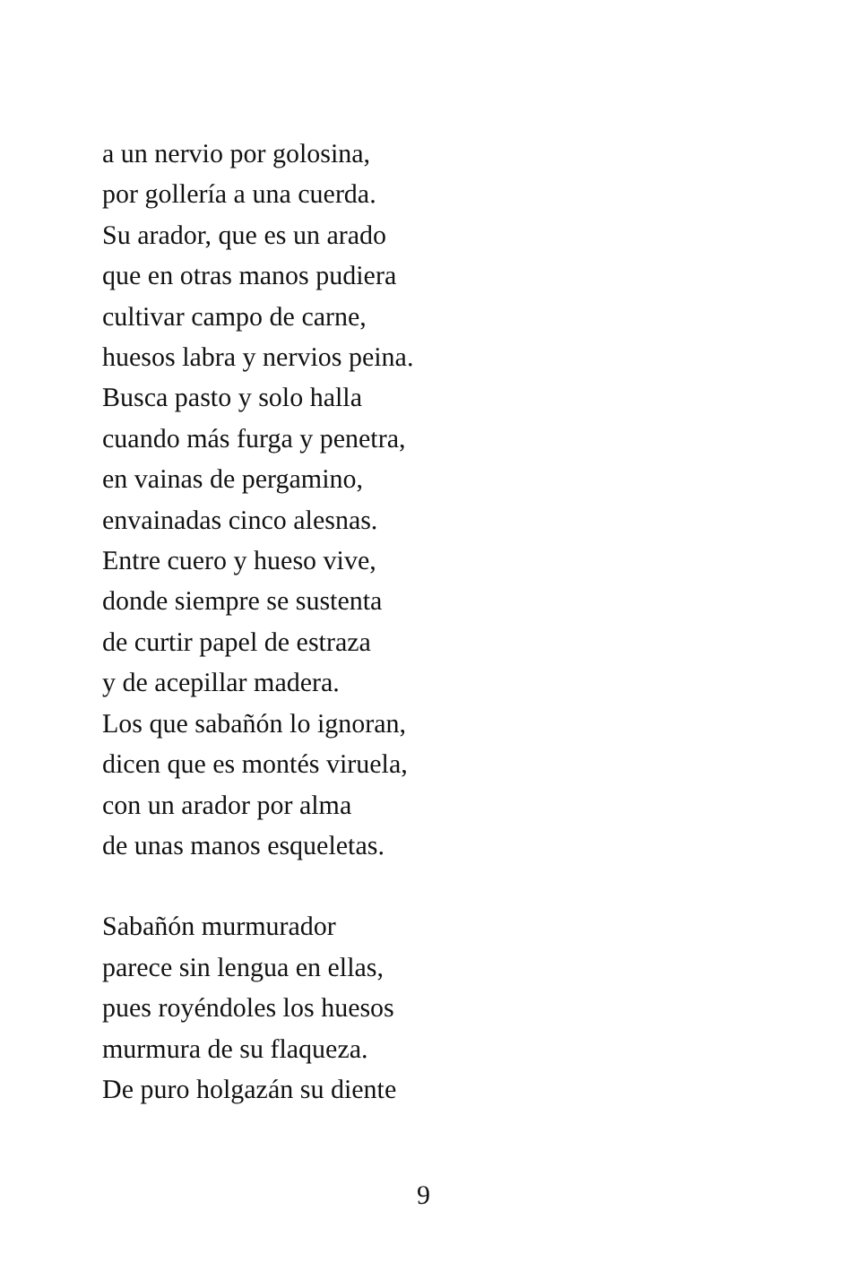a un nervio por golosina,
por gollería a una cuerda.
Su arador, que es un arado
que en otras manos pudiera
cultivar campo de carne,
huesos labra y nervios peina.
Busca pasto y solo halla
cuando más furga y penetra,
en vainas de pergamino,
envainadas cinco alesnas.
Entre cuero y hueso vive,
donde siempre se sustenta
de curtir papel de estraza
y de acepillar madera.
Los que sabañón lo ignoran,
dicen que es montés viruela,
con un arador por alma
de unas manos esqueletas.
Sabañón murmurador
parece sin lengua en ellas,
pues royéndoles los huesos
murmura de su flaqueza.
De puro holgazán su diente
9